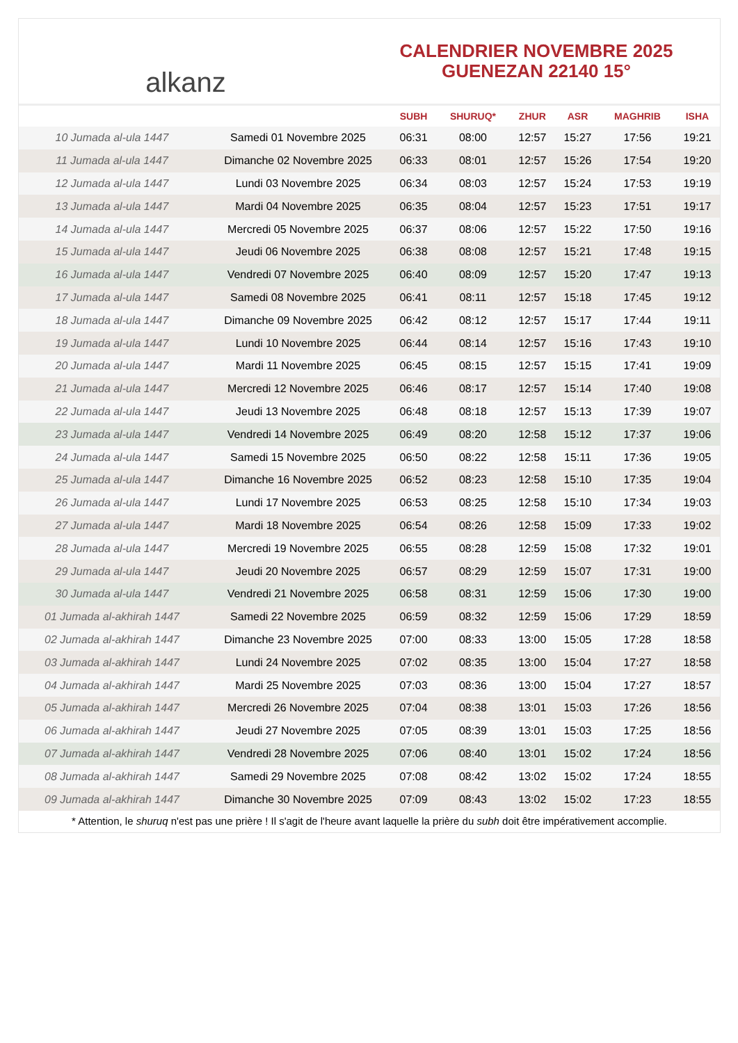alkanz
CALENDRIER NOVEMBRE 2025
GUENEZAN 22140 15°
| | | SUBH | SHURUQ* | ZHUR | ASR | MAGHRIB | ISHA |
| --- | --- | --- | --- | --- | --- | --- | --- |
| 10 Jumada al-ula 1447 | Samedi 01 Novembre 2025 | 06:31 | 08:00 | 12:57 | 15:27 | 17:56 | 19:21 |
| 11 Jumada al-ula 1447 | Dimanche 02 Novembre 2025 | 06:33 | 08:01 | 12:57 | 15:26 | 17:54 | 19:20 |
| 12 Jumada al-ula 1447 | Lundi 03 Novembre 2025 | 06:34 | 08:03 | 12:57 | 15:24 | 17:53 | 19:19 |
| 13 Jumada al-ula 1447 | Mardi 04 Novembre 2025 | 06:35 | 08:04 | 12:57 | 15:23 | 17:51 | 19:17 |
| 14 Jumada al-ula 1447 | Mercredi 05 Novembre 2025 | 06:37 | 08:06 | 12:57 | 15:22 | 17:50 | 19:16 |
| 15 Jumada al-ula 1447 | Jeudi 06 Novembre 2025 | 06:38 | 08:08 | 12:57 | 15:21 | 17:48 | 19:15 |
| 16 Jumada al-ula 1447 | Vendredi 07 Novembre 2025 | 06:40 | 08:09 | 12:57 | 15:20 | 17:47 | 19:13 |
| 17 Jumada al-ula 1447 | Samedi 08 Novembre 2025 | 06:41 | 08:11 | 12:57 | 15:18 | 17:45 | 19:12 |
| 18 Jumada al-ula 1447 | Dimanche 09 Novembre 2025 | 06:42 | 08:12 | 12:57 | 15:17 | 17:44 | 19:11 |
| 19 Jumada al-ula 1447 | Lundi 10 Novembre 2025 | 06:44 | 08:14 | 12:57 | 15:16 | 17:43 | 19:10 |
| 20 Jumada al-ula 1447 | Mardi 11 Novembre 2025 | 06:45 | 08:15 | 12:57 | 15:15 | 17:41 | 19:09 |
| 21 Jumada al-ula 1447 | Mercredi 12 Novembre 2025 | 06:46 | 08:17 | 12:57 | 15:14 | 17:40 | 19:08 |
| 22 Jumada al-ula 1447 | Jeudi 13 Novembre 2025 | 06:48 | 08:18 | 12:57 | 15:13 | 17:39 | 19:07 |
| 23 Jumada al-ula 1447 | Vendredi 14 Novembre 2025 | 06:49 | 08:20 | 12:58 | 15:12 | 17:37 | 19:06 |
| 24 Jumada al-ula 1447 | Samedi 15 Novembre 2025 | 06:50 | 08:22 | 12:58 | 15:11 | 17:36 | 19:05 |
| 25 Jumada al-ula 1447 | Dimanche 16 Novembre 2025 | 06:52 | 08:23 | 12:58 | 15:10 | 17:35 | 19:04 |
| 26 Jumada al-ula 1447 | Lundi 17 Novembre 2025 | 06:53 | 08:25 | 12:58 | 15:10 | 17:34 | 19:03 |
| 27 Jumada al-ula 1447 | Mardi 18 Novembre 2025 | 06:54 | 08:26 | 12:58 | 15:09 | 17:33 | 19:02 |
| 28 Jumada al-ula 1447 | Mercredi 19 Novembre 2025 | 06:55 | 08:28 | 12:59 | 15:08 | 17:32 | 19:01 |
| 29 Jumada al-ula 1447 | Jeudi 20 Novembre 2025 | 06:57 | 08:29 | 12:59 | 15:07 | 17:31 | 19:00 |
| 30 Jumada al-ula 1447 | Vendredi 21 Novembre 2025 | 06:58 | 08:31 | 12:59 | 15:06 | 17:30 | 19:00 |
| 01 Jumada al-akhirah 1447 | Samedi 22 Novembre 2025 | 06:59 | 08:32 | 12:59 | 15:06 | 17:29 | 18:59 |
| 02 Jumada al-akhirah 1447 | Dimanche 23 Novembre 2025 | 07:00 | 08:33 | 13:00 | 15:05 | 17:28 | 18:58 |
| 03 Jumada al-akhirah 1447 | Lundi 24 Novembre 2025 | 07:02 | 08:35 | 13:00 | 15:04 | 17:27 | 18:58 |
| 04 Jumada al-akhirah 1447 | Mardi 25 Novembre 2025 | 07:03 | 08:36 | 13:00 | 15:04 | 17:27 | 18:57 |
| 05 Jumada al-akhirah 1447 | Mercredi 26 Novembre 2025 | 07:04 | 08:38 | 13:01 | 15:03 | 17:26 | 18:56 |
| 06 Jumada al-akhirah 1447 | Jeudi 27 Novembre 2025 | 07:05 | 08:39 | 13:01 | 15:03 | 17:25 | 18:56 |
| 07 Jumada al-akhirah 1447 | Vendredi 28 Novembre 2025 | 07:06 | 08:40 | 13:01 | 15:02 | 17:24 | 18:56 |
| 08 Jumada al-akhirah 1447 | Samedi 29 Novembre 2025 | 07:08 | 08:42 | 13:02 | 15:02 | 17:24 | 18:55 |
| 09 Jumada al-akhirah 1447 | Dimanche 30 Novembre 2025 | 07:09 | 08:43 | 13:02 | 15:02 | 17:23 | 18:55 |
* Attention, le shuruq n'est pas une prière ! Il s'agit de l'heure avant laquelle la prière du subh doit être impérativement accomplie.